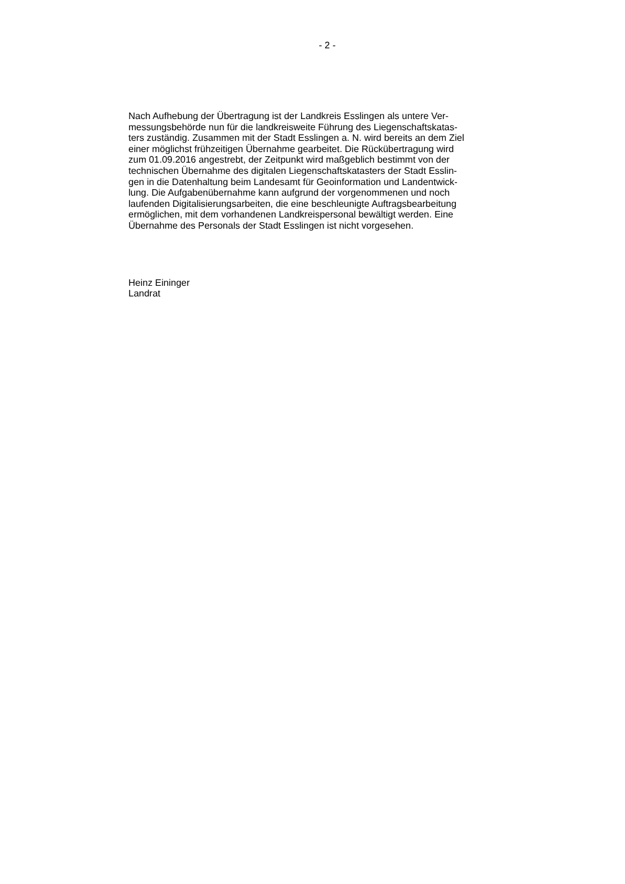- 2 -
Nach Aufhebung der Übertragung ist der Landkreis Esslingen als untere Ver-
messungsbehörde nun für die landkreisweite Führung des Liegenschaftskatas-
ters zuständig. Zusammen mit der Stadt Esslingen a. N. wird bereits an dem Ziel
einer möglichst frühzeitigen Übernahme gearbeitet. Die Rückübertragung wird
zum 01.09.2016 angestrebt, der Zeitpunkt wird maßgeblich bestimmt von der
technischen Übernahme des digitalen Liegenschaftskatasters der Stadt Esslin-
gen in die Datenhaltung beim Landesamt für Geoinformation und Landentwick-
lung. Die Aufgabenübernahme kann aufgrund der vorgenommenen und noch
laufenden Digitalisierungsarbeiten, die eine beschleunigte Auftragsbearbeitung
ermöglichen, mit dem vorhandenen Landkreispersonal bewältigt werden. Eine
Übernahme des Personals der Stadt Esslingen ist nicht vorgesehen.
Heinz Eininger
Landrat